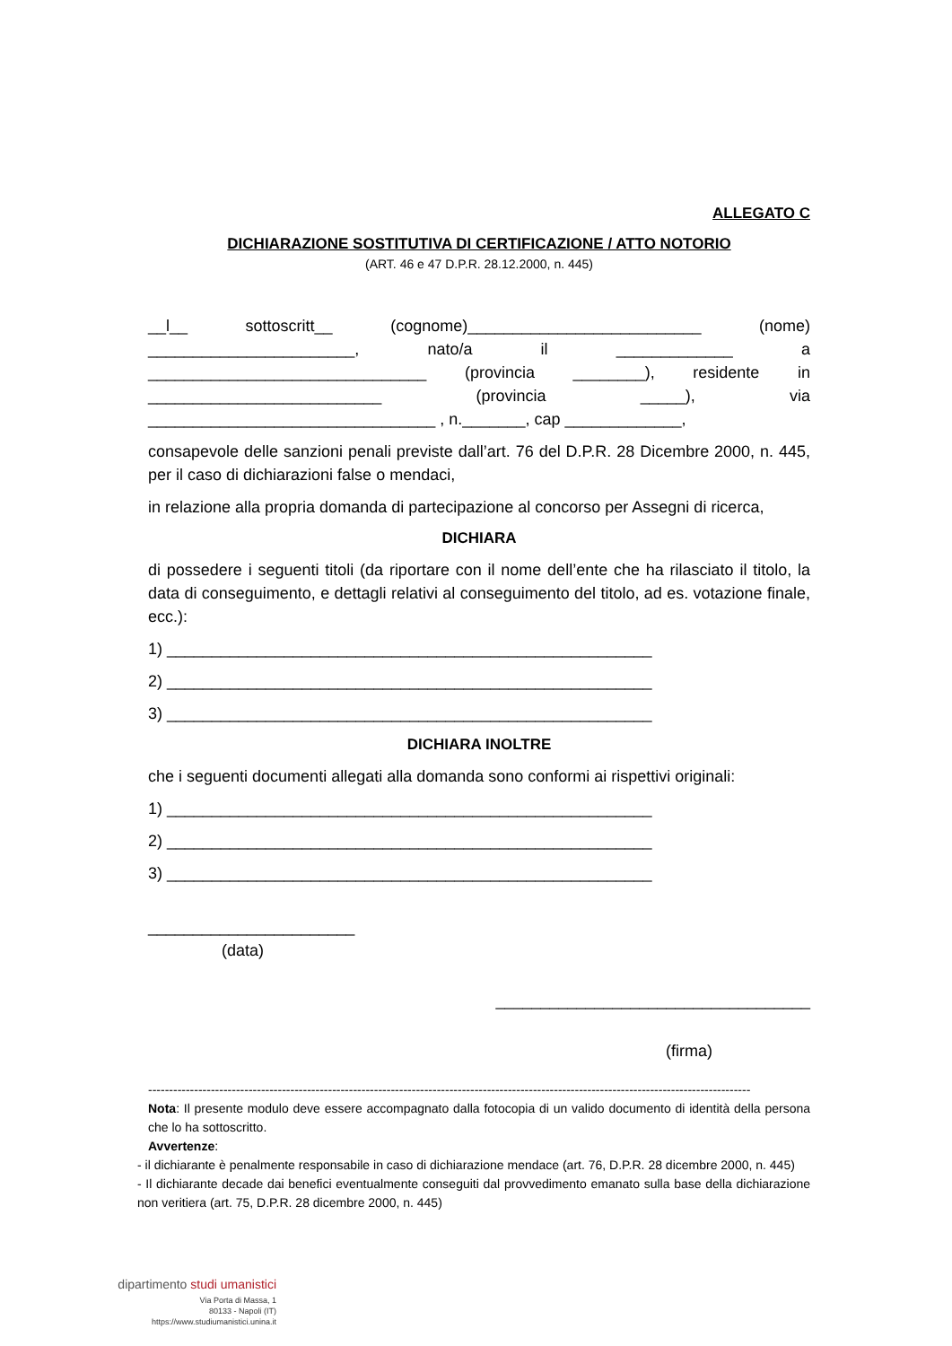ALLEGATO C
DICHIARAZIONE SOSTITUTIVA DI CERTIFICAZIONE / ATTO NOTORIO
(ART. 46 e 47 D.P.R. 28.12.2000, n. 445)
__l__ sottoscritt__ (cognome)__________________________ (nome) _______________________, nato/a il _____________ a _______________________________ (provincia ________), residente in __________________________ (provincia _____), via ________________________________ , n._______, cap _____________,
consapevole delle sanzioni penali previste dall’art. 76 del D.P.R. 28 Dicembre 2000, n. 445, per il caso di dichiarazioni false o mendaci,
in relazione alla propria domanda di partecipazione al concorso per Assegni di ricerca,
DICHIARA
di possedere i seguenti titoli (da riportare con il nome dell’ente che ha rilasciato il titolo, la data di conseguimento, e dettagli relativi al conseguimento del titolo, ad es. votazione finale, ecc.):
1) ______________________________________________________
2) ______________________________________________________
3) ______________________________________________________
DICHIARA INOLTRE
che i seguenti documenti allegati alla domanda sono conformi ai rispettivi originali:
1) ______________________________________________________
2) ______________________________________________________
3) ______________________________________________________
_______________________
(data)
___________________________________
(firma)
------------------------------------------------------------------------------------------------------------------------------------------------
Nota: Il presente modulo deve essere accompagnato dalla fotocopia di un valido documento di identità della persona che lo ha sottoscritto.
Avvertenze:
- il dichiarante è penalmente responsabile in caso di dichiarazione mendace (art. 76, D.P.R. 28 dicembre 2000, n. 445)
- Il dichiarante decade dai benefici eventualmente conseguiti dal provvedimento emanato sulla base della dichiarazione non veritiera (art. 75, D.P.R. 28 dicembre 2000, n. 445)
dipartimento studi umanistici
Via Porta di Massa, 1
80133 - Napoli (IT)
https://www.studiumanistici.unina.it